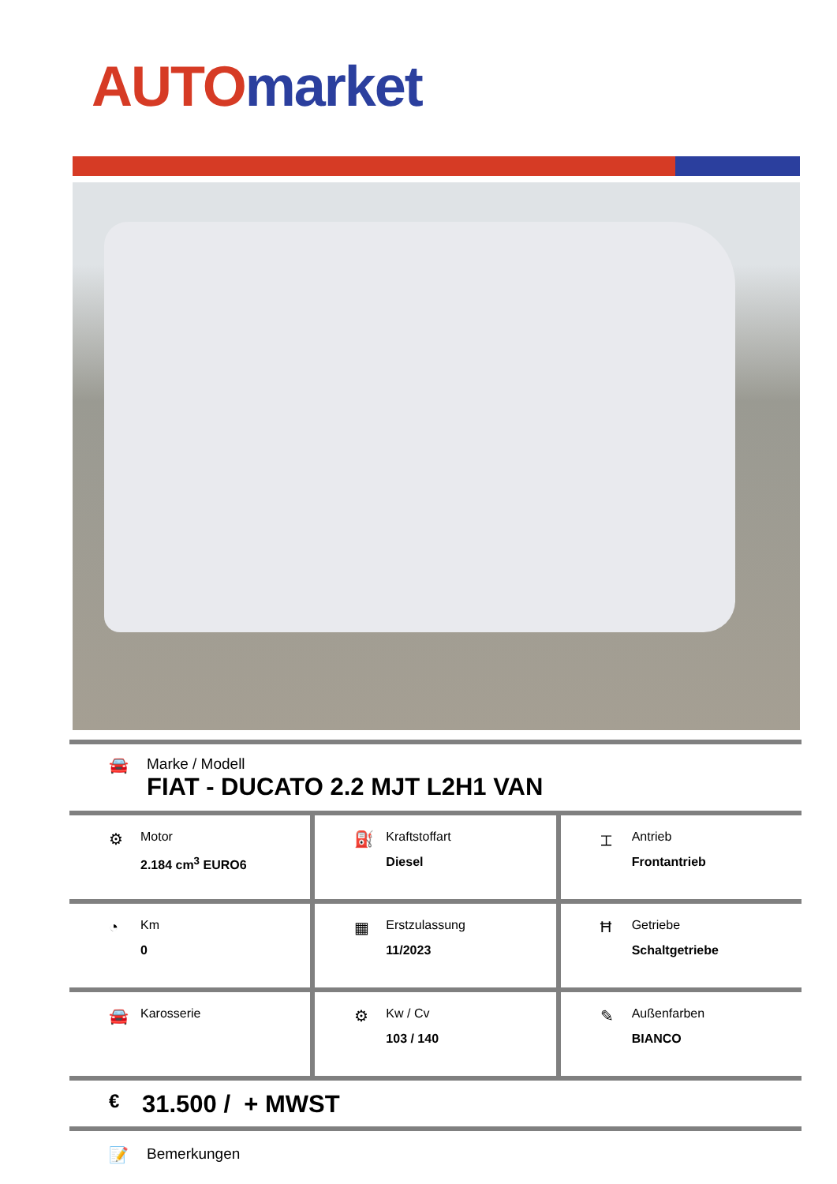AUTO market
🚘 Marke / Modell
FIAT - DUCATO 2.2 MJT L2H1 VAN
⚙
Motor
2.184 cm<sup>3</sup> EURO6
⛽
Kraftstoffart
Diesel
⌶
Antrieb
Frontantrieb
◔
Km
0
▦
Erstzulassung
11/2023
Ħ
Getriebe
Schaltgetriebe
🚘
Karosserie
⚙
Kw / Cv
103 / 140
✎
Außenfarben
BIANCO
€
31.500 / + MWST
📝 Bemerkungen